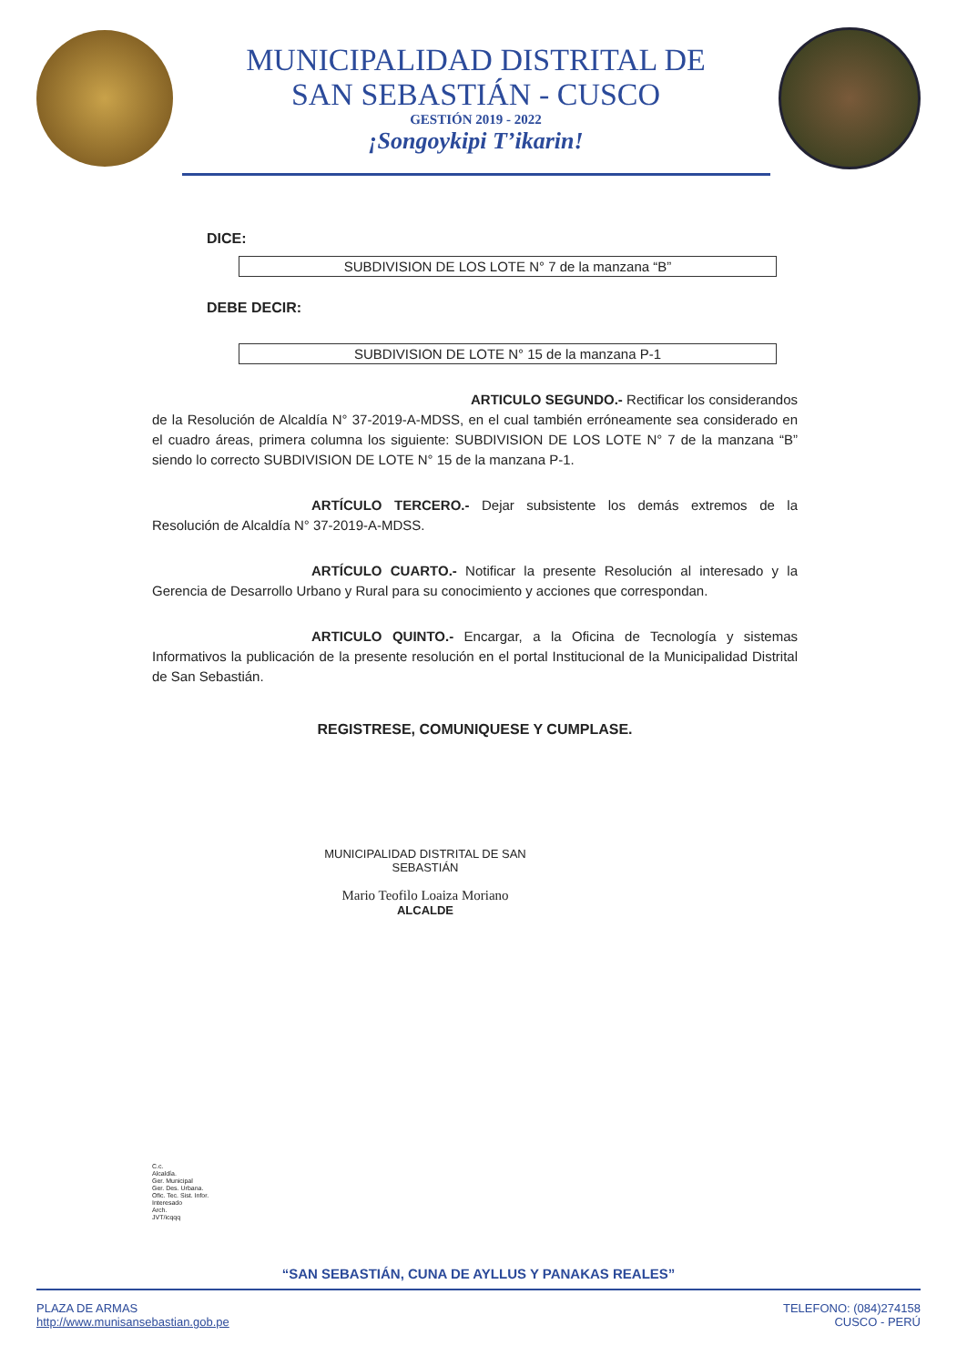MUNICIPALIDAD DISTRITAL DE
SAN SEBASTIÁN - CUSCO
GESTIÓN 2019 - 2022
¡Songoykipi T’ikarin!
DICE:
SUBDIVISION DE LOS LOTE N° 7 de la manzana “B”
DEBE DECIR:
SUBDIVISION DE LOTE N° 15 de la manzana P-1
ARTICULO SEGUNDO.- Rectificar los considerandos de la Resolución de Alcaldía N° 37-2019-A-MDSS, en el cual también erróneamente sea considerado en el cuadro áreas, primera columna los siguiente: SUBDIVISION DE LOS LOTE N° 7 de la manzana “B” siendo lo correcto SUBDIVISION DE LOTE N° 15 de la manzana P-1.
ARTÍCULO TERCERO.- Dejar subsistente los demás extremos de la Resolución de Alcaldía N° 37-2019-A-MDSS.
ARTÍCULO CUARTO.- Notificar la presente Resolución al interesado y la Gerencia de Desarrollo Urbano y Rural para su conocimiento y acciones que correspondan.
ARTICULO QUINTO.- Encargar, a la Oficina de Tecnología y sistemas Informativos la publicación de la presente resolución en el portal Institucional de la Municipalidad Distrital de San Sebastián.
REGISTRESE, COMUNIQUESE Y CUMPLASE.
MUNICIPALIDAD DISTRITAL DE SAN SEBASTIÁN
Mario Teofilo Loaiza Moriano
ALCALDE
C.c.
Alcaldía.
Ger. Municipal
Ger. Des. Urbana.
Ofic. Tec. Sist. Infor.
Interesado
Arch.
JVT/icqqq
“SAN SEBASTIÁN, CUNA DE AYLLUS Y PANAKAS REALES”
PLAZA DE ARMAS
http://www.munisansebastian.gob.pe
TELEFONO: (084)274158
CUSCO - PERÚ